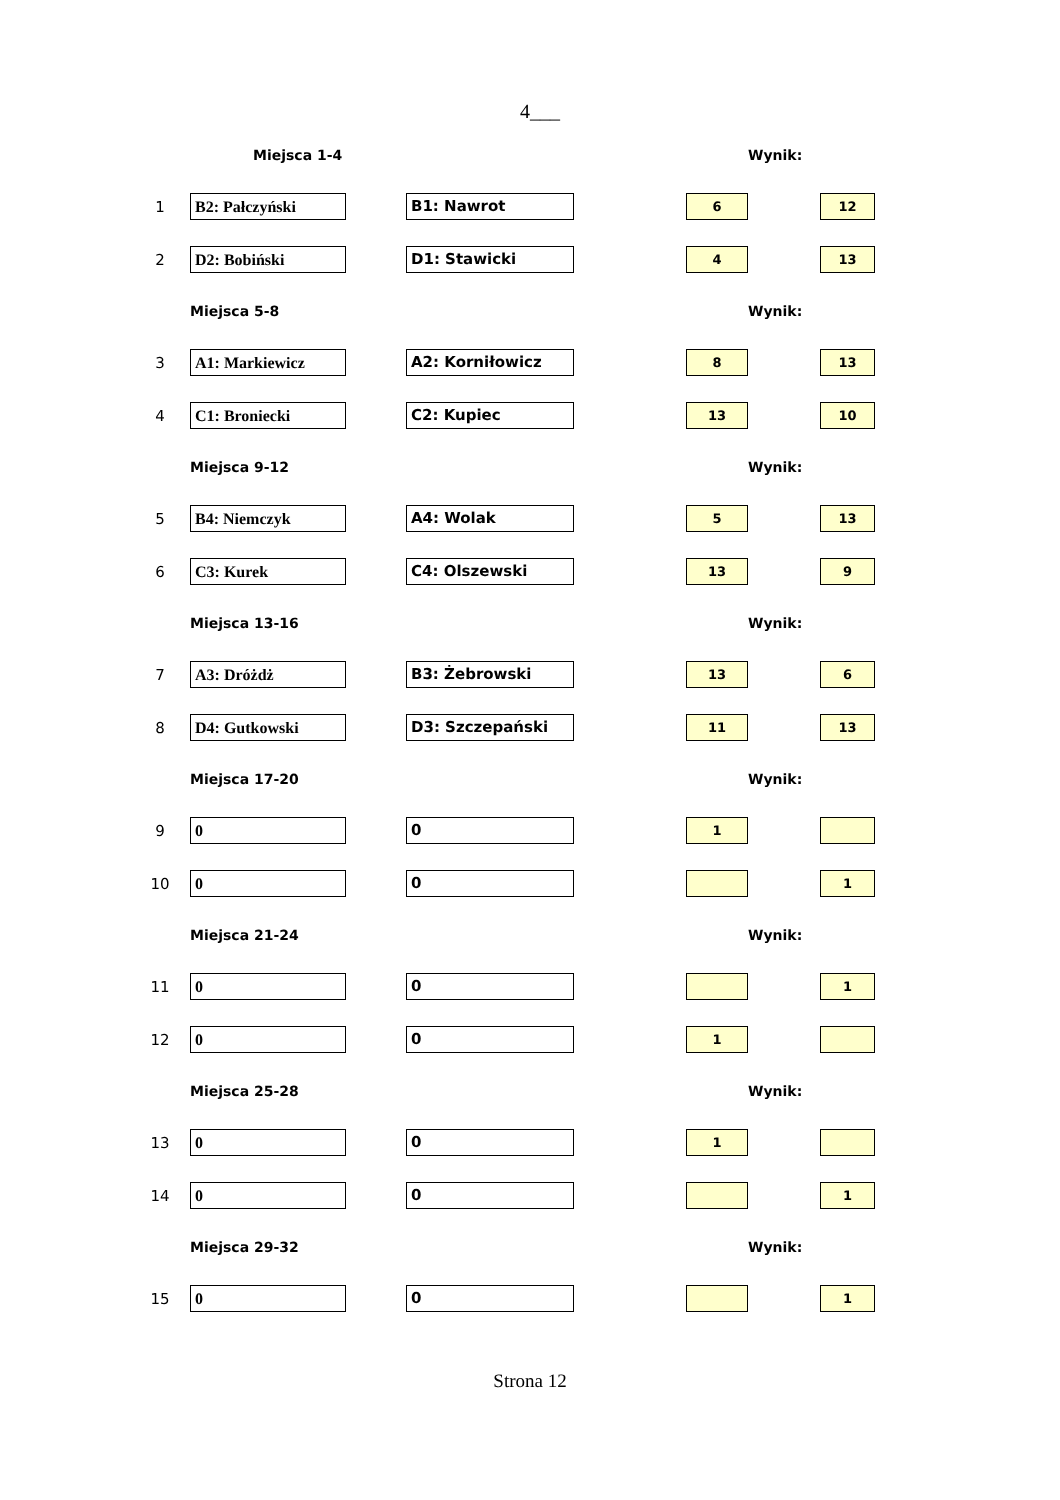4___
| | Miejsca 1-4 | | | | | Wynik: | |
| 1 | B2: Pałczyński | | B1: Nawrot | | 6 | | 12 |
| 2 | D2: Bobiński | | D1: Stawicki | | 4 | | 13 |
| | Miejsca 5-8 | | | | | Wynik: | |
| 3 | A1: Markiewicz | | A2: Korniłowicz | | 8 | | 13 |
| 4 | C1: Broniecki | | C2: Kupiec | | 13 | | 10 |
| | Miejsca 9-12 | | | | | Wynik: | |
| 5 | B4: Niemczyk | | A4: Wolak | | 5 | | 13 |
| 6 | C3: Kurek | | C4: Olszewski | | 13 | | 9 |
| | Miejsca 13-16 | | | | | Wynik: | |
| 7 | A3: Dróżdż | | B3: Żebrowski | | 13 | | 6 |
| 8 | D4: Gutkowski | | D3: Szczepański | | 11 | | 13 |
| | Miejsca 17-20 | | | | | Wynik: | |
| 9 | 0 | | 0 | | 1 | | |
| 10 | 0 | | 0 | | | | 1 |
| | Miejsca 21-24 | | | | | Wynik: | |
| 11 | 0 | | 0 | | | | 1 |
| 12 | 0 | | 0 | | 1 | | |
| | Miejsca 25-28 | | | | | Wynik: | |
| 13 | 0 | | 0 | | 1 | | |
| 14 | 0 | | 0 | | | | 1 |
| | Miejsca 29-32 | | | | | Wynik: | |
| 15 | 0 | | 0 | | | | 1 |
Strona 12